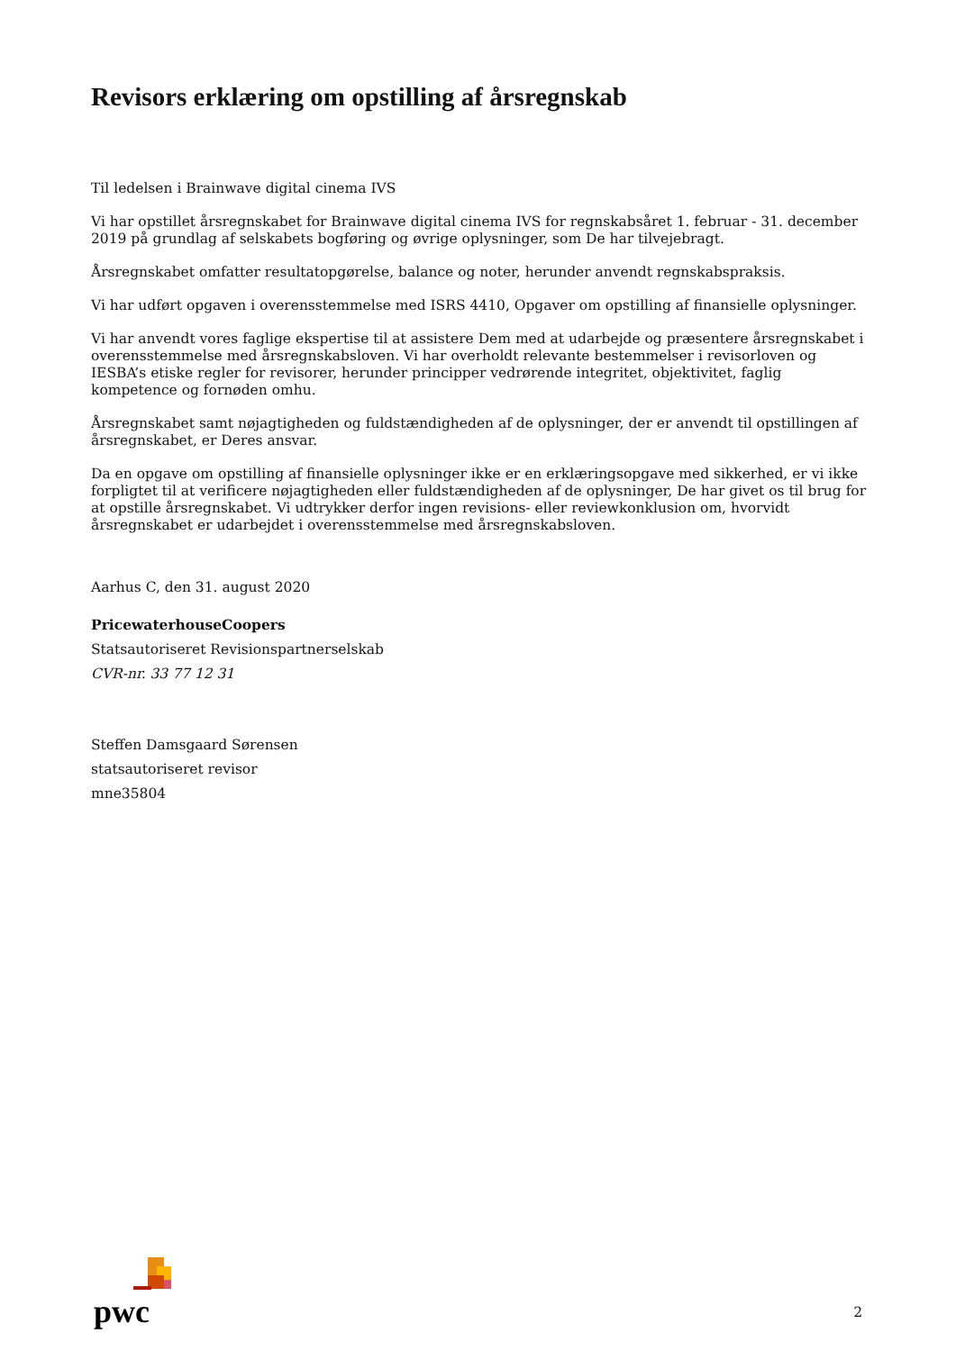Revisors erklæring om opstilling af årsregnskab
Til ledelsen i Brainwave digital cinema IVS
Vi har opstillet årsregnskabet for Brainwave digital cinema IVS for regnskabsåret 1. februar - 31. december 2019 på grundlag af selskabets bogføring og øvrige oplysninger, som De har tilvejebragt.
Årsregnskabet omfatter resultatopgørelse, balance og noter, herunder anvendt regnskabspraksis.
Vi har udført opgaven i overensstemmelse med ISRS 4410, Opgaver om opstilling af finansielle oplysninger.
Vi har anvendt vores faglige ekspertise til at assistere Dem med at udarbejde og præsentere årsregnskabet i overensstemmelse med årsregnskabsloven. Vi har overholdt relevante bestemmelser i revisorloven og IESBA’s etiske regler for revisorer, herunder principper vedrørende integritet, objektivitet, faglig kompetence og fornøden omhu.
Årsregnskabet samt nøjagtigheden og fuldstændigheden af de oplysninger, der er anvendt til opstillingen af årsregnskabet, er Deres ansvar.
Da en opgave om opstilling af finansielle oplysninger ikke er en erklæringsopgave med sikkerhed, er vi ikke forpligtet til at verificere nøjagtigheden eller fuldstændigheden af de oplysninger, De har givet os til brug for at opstille årsregnskabet. Vi udtrykker derfor ingen revisions- eller reviewkonklusion om, hvorvidt årsregnskabet er udarbejdet i overensstemmelse med årsregnskabsloven.
Aarhus C, den 31. august 2020
PricewaterhouseCoopers
Statsautoriseret Revisionspartnerselskab
CVR-nr. 33 77 12 31
Steffen Damsgaard Sørensen
statsautoriseret revisor
mne35804
pwc
2